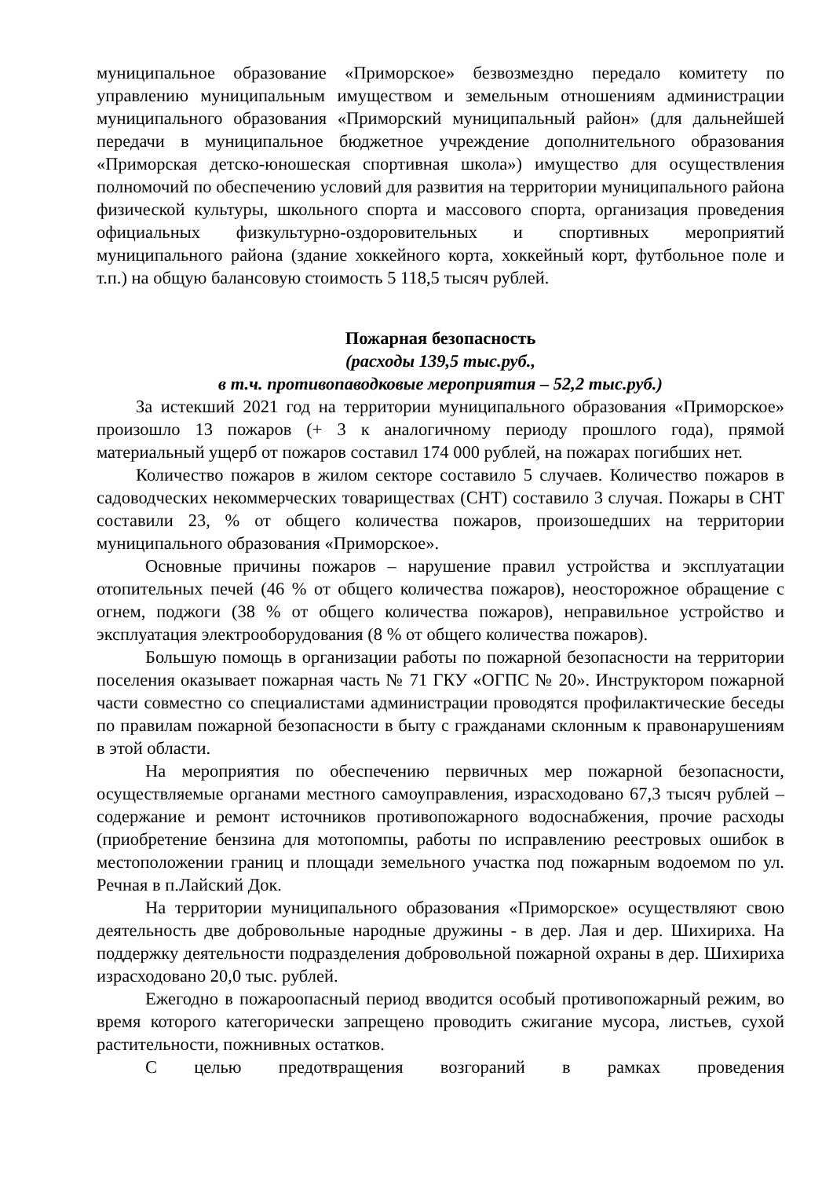муниципальное образование «Приморское» безвозмездно передало комитету по управлению муниципальным имуществом и земельным отношениям администрации муниципального образования «Приморский муниципальный район» (для дальнейшей передачи в муниципальное бюджетное учреждение дополнительного образования «Приморская детско-юношеская спортивная школа») имущество для осуществления полномочий по обеспечению условий для развития на территории муниципального района физической культуры, школьного спорта и массового спорта, организация проведения официальных физкультурно-оздоровительных и спортивных мероприятий муниципального района (здание хоккейного корта, хоккейный корт, футбольное поле и т.п.) на общую балансовую стоимость 5 118,5 тысяч рублей.
Пожарная безопасность
(расходы 139,5 тыс.руб.,
в т.ч. противопаводковые мероприятия – 52,2 тыс.руб.)
За истекший 2021 год на территории муниципального образования «Приморское» произошло 13 пожаров (+ 3 к аналогичному периоду прошлого года), прямой материальный ущерб от пожаров составил 174 000 рублей, на пожарах погибших нет.
Количество пожаров в жилом секторе составило 5 случаев. Количество пожаров в садоводческих некоммерческих товариществах (СНТ) составило 3 случая. Пожары в СНТ составили 23, % от общего количества пожаров, произошедших на территории муниципального образования «Приморское».
Основные причины пожаров – нарушение правил устройства и эксплуатации отопительных печей (46 % от общего количества пожаров), неосторожное обращение с огнем, поджоги (38 % от общего количества пожаров), неправильное устройство и эксплуатация электрооборудования (8 % от общего количества пожаров).
Большую помощь в организации работы по пожарной безопасности на территории поселения оказывает пожарная часть № 71 ГКУ «ОГПС № 20». Инструктором пожарной части совместно со специалистами администрации проводятся профилактические беседы по правилам пожарной безопасности в быту с гражданами склонным к правонарушениям в этой области.
На мероприятия по обеспечению первичных мер пожарной безопасности, осуществляемые органами местного самоуправления, израсходовано 67,3 тысяч рублей – содержание и ремонт источников противопожарного водоснабжения, прочие расходы (приобретение бензина для мотопомпы, работы по исправлению реестровых ошибок в местоположении границ и площади земельного участка под пожарным водоемом по ул. Речная в п.Лайский Док.
На территории муниципального образования «Приморское» осуществляют свою деятельность две добровольные народные дружины - в дер. Лая и дер. Шихириха. На поддержку деятельности подразделения добровольной пожарной охраны в дер. Шихириха израсходовано 20,0 тыс. рублей.
Ежегодно в пожароопасный период вводится особый противопожарный режим, во время которого категорически запрещено проводить сжигание мусора, листьев, сухой растительности, пожнивных остатков.
С целью предотвращения возгораний в рамках проведения